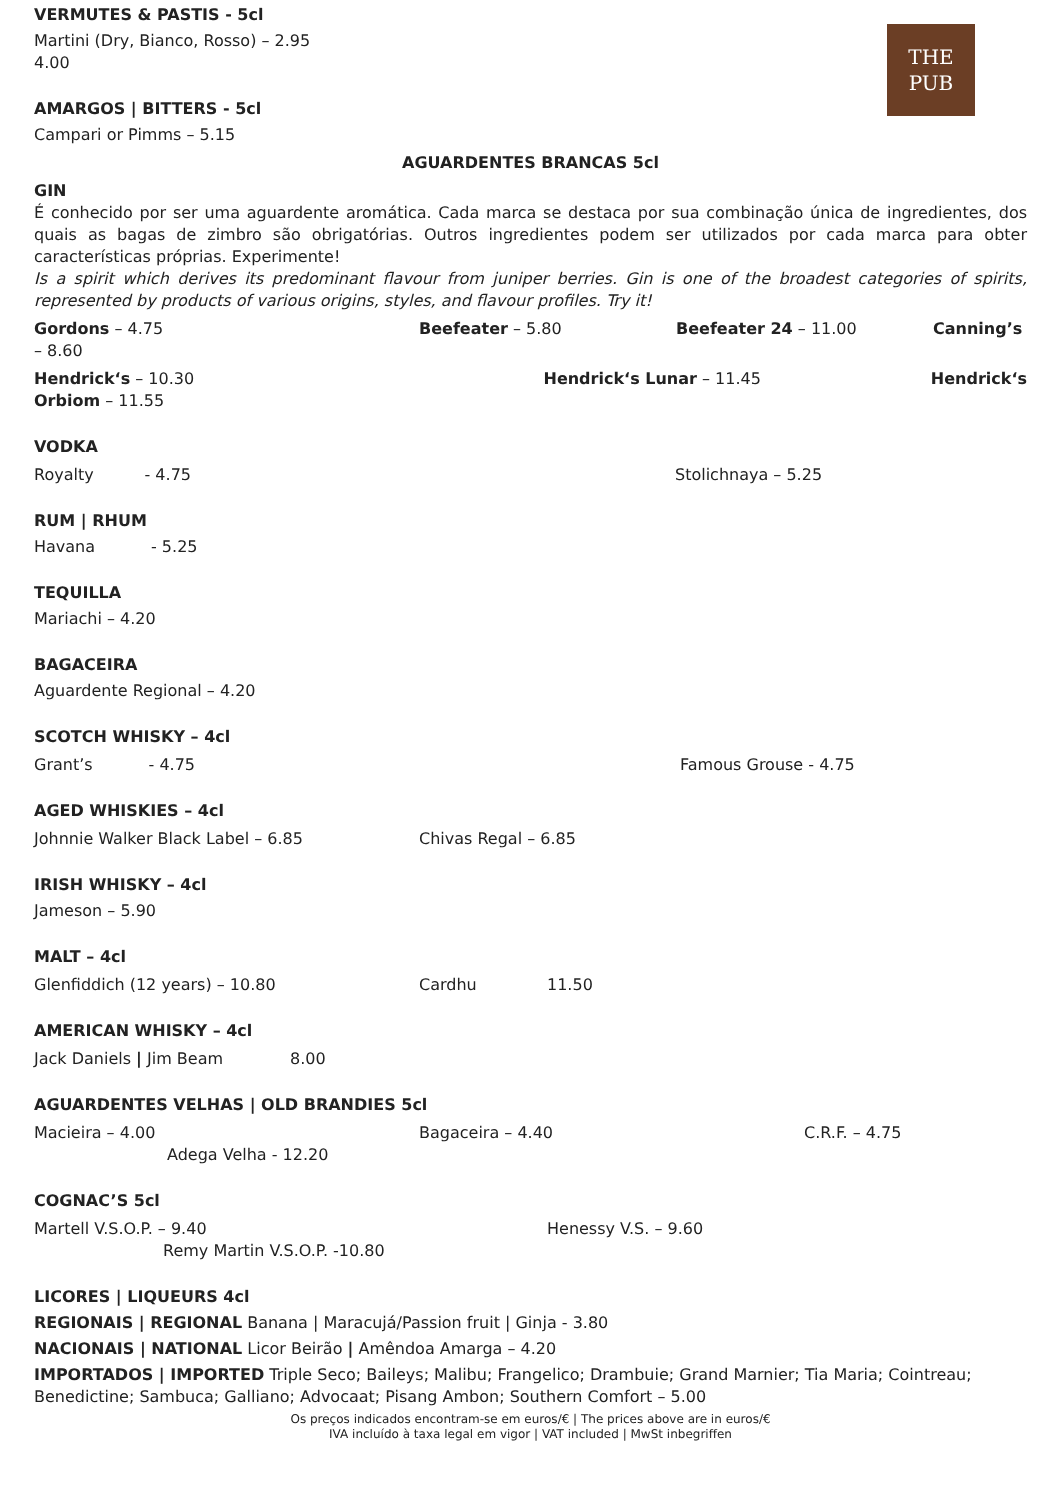THE
PUB
VERMUTES & PASTIS - 5cl
Martini (Dry, Bianco, Rosso) – 2.95
4.00
AMARGOS | BITTERS - 5cl
Campari or Pimms – 5.15
AGUARDENTES BRANCAS 5cl
GIN
É conhecido por ser uma aguardente aromática. Cada marca se destaca por sua combinação única de ingredientes, dos quais as bagas de zimbro são obrigatórias. Outros ingredientes podem ser utilizados por cada marca para obter características próprias. Experimente!
Is a spirit which derives its predominant flavour from juniper berries. Gin is one of the broadest categories of spirits, represented by products of various origins, styles, and flavour profiles. Try it!
Gordons – 4.75 Beefeater – 5.80 Beefeater 24 – 11.00 Canning’s
– 8.60
Hendrick‘s – 10.30 Hendrick‘s Lunar – 11.45 Hendrick‘s
Orbiom – 11.55
VODKA
Royalty - 4.75 Stolichnaya – 5.25
RUM | RHUM
Havana - 5.25
TEQUILLA
Mariachi – 4.20
BAGACEIRA
Aguardente Regional – 4.20
SCOTCH WHISKY – 4cl
Grant’s - 4.75 Famous Grouse - 4.75
AGED WHISKIES – 4cl
Johnnie Walker Black Label – 6.85 Chivas Regal – 6.85
IRISH WHISKY – 4cl
Jameson – 5.90
MALT – 4cl
Glenfiddich (12 years) – 10.80 Cardhu 11.50
AMERICAN WHISKY – 4cl
Jack Daniels | Jim Beam 8.00
AGUARDENTES VELHAS | OLD BRANDIES 5cl
Macieira – 4.00 Bagaceira – 4.40 C.R.F. – 4.75
Adega Velha - 12.20
COGNAC’S 5cl
Martell V.S.O.P. – 9.40 Henessy V.S. – 9.60
Remy Martin V.S.O.P. -10.80
LICORES | LIQUEURS 4cl
REGIONAIS | REGIONAL Banana | Maracujá/Passion fruit | Ginja - 3.80
NACIONAIS | NATIONAL Licor Beirão | Amêndoa Amarga – 4.20
IMPORTADOS | IMPORTED Triple Seco; Baileys; Malibu; Frangelico; Drambuie; Grand Marnier; Tia Maria; Cointreau; Benedictine; Sambuca; Galliano; Advocaat; Pisang Ambon; Southern Comfort – 5.00
Os preços indicados encontram-se em euros/€ | The prices above are in euros/€
IVA incluído à taxa legal em vigor | VAT included | MwSt inbegriffen